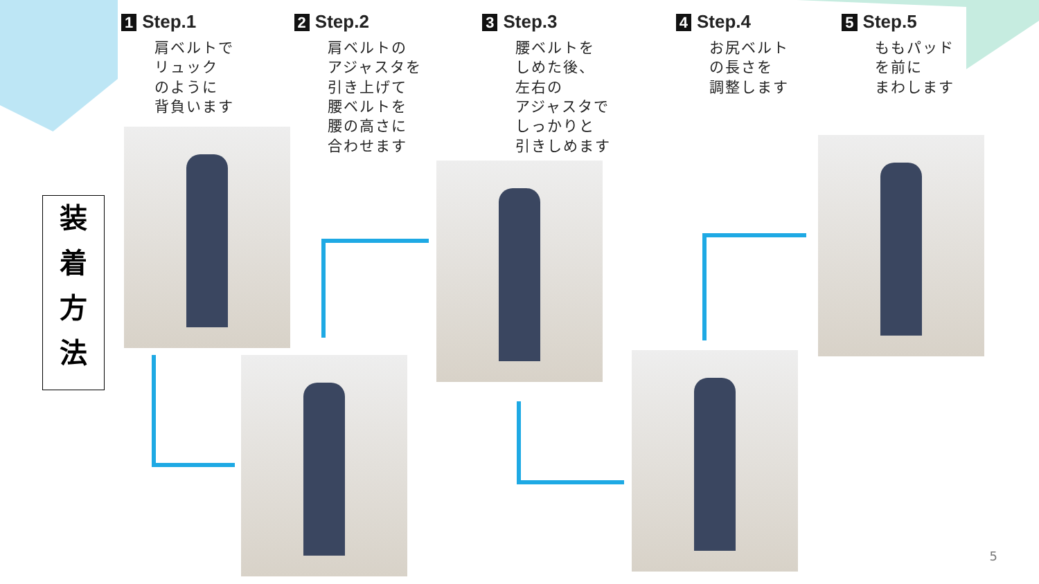装
着
方
法
1 Step.1
肩ベルトで
リュック
のように
背負います
2 Step.2
肩ベルトの
アジャスタを
引き上げて
腰ベルトを
腰の高さに
合わせます
3 Step.3
腰ベルトを
しめた後、
左右の
アジャスタで
しっかりと
引きしめます
4 Step.4
お尻ベルト
の長さを
調整します
5 Step.5
ももパッド
を前に
まわします
5